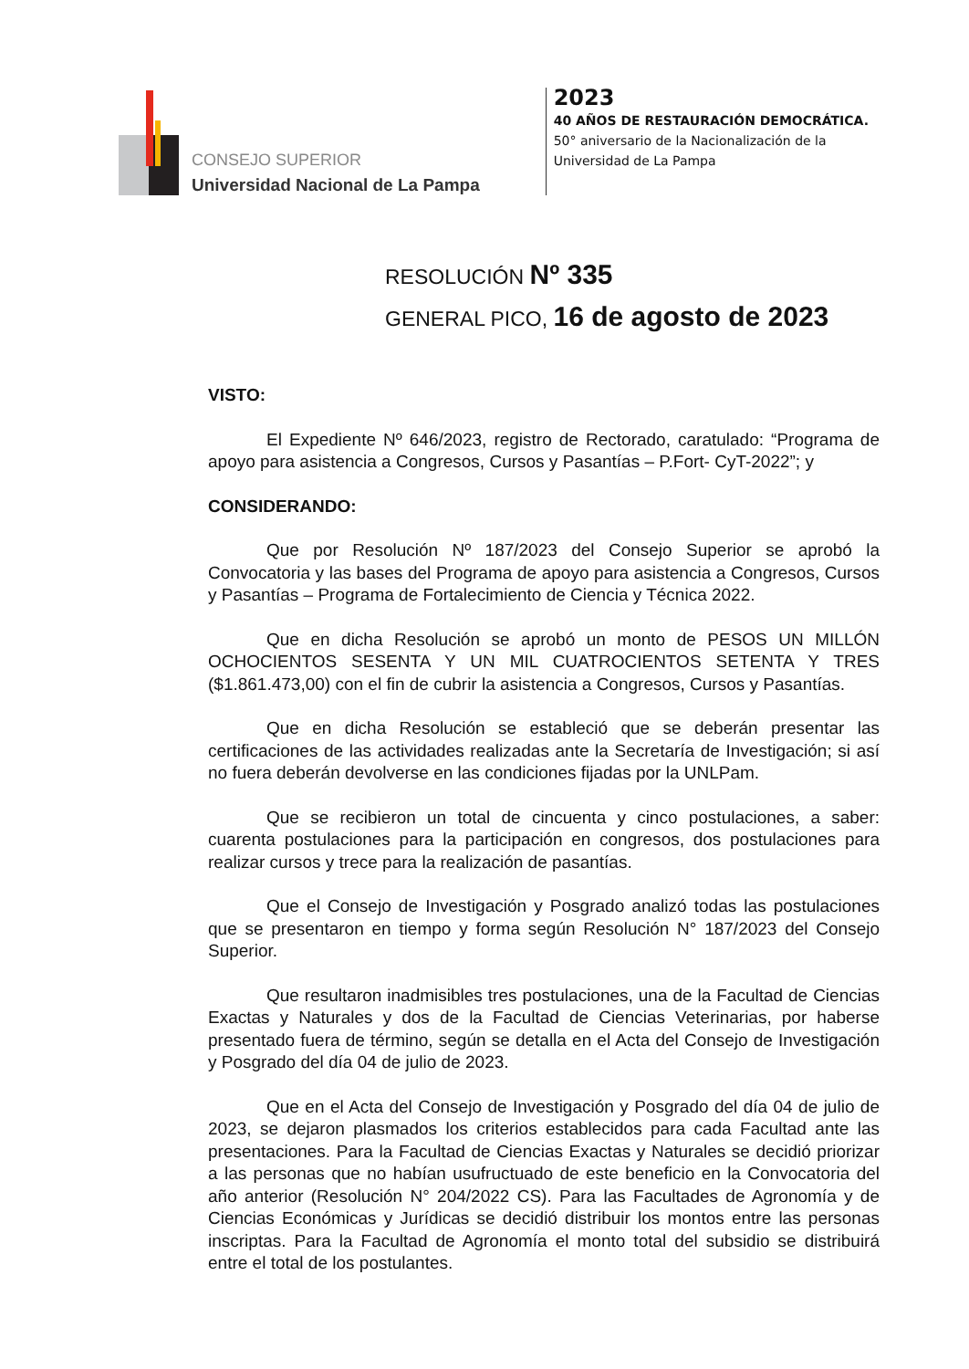CONSEJO SUPERIOR
Universidad Nacional de La Pampa
2023
40 AÑOS DE RESTAURACIÓN DEMOCRÁTICA.
50° aniversario de la Nacionalización de la
Universidad de La Pampa
RESOLUCIÓN Nº 335
GENERAL PICO, 16 de agosto de 2023
VISTO:
El Expediente Nº 646/2023, registro de Rectorado, caratulado: “Programa de apoyo para asistencia a Congresos, Cursos y Pasantías – P.Fort- CyT-2022”; y
CONSIDERANDO:
Que por Resolución Nº 187/2023 del Consejo Superior se aprobó la Convocatoria y las bases del Programa de apoyo para asistencia a Congresos, Cursos y Pasantías – Programa de Fortalecimiento de Ciencia y Técnica 2022.
Que en dicha Resolución se aprobó un monto de PESOS UN MILLÓN OCHOCIENTOS SESENTA Y UN MIL CUATROCIENTOS SETENTA Y TRES ($1.861.473,00) con el fin de cubrir la asistencia a Congresos, Cursos y Pasantías.
Que en dicha Resolución se estableció que se deberán presentar las certificaciones de las actividades realizadas ante la Secretaría de Investigación; si así no fuera deberán devolverse en las condiciones fijadas por la UNLPam.
Que se recibieron un total de cincuenta y cinco postulaciones, a saber: cuarenta postulaciones para la participación en congresos, dos postulaciones para realizar cursos y trece para la realización de pasantías.
Que el Consejo de Investigación y Posgrado analizó todas las postulaciones que se presentaron en tiempo y forma según Resolución N° 187/2023 del Consejo Superior.
Que resultaron inadmisibles tres postulaciones, una de la Facultad de Ciencias Exactas y Naturales y dos de la Facultad de Ciencias Veterinarias, por haberse presentado fuera de término, según se detalla en el Acta del Consejo de Investigación y Posgrado del día 04 de julio de 2023.
Que en el Acta del Consejo de Investigación y Posgrado del día 04 de julio de 2023, se dejaron plasmados los criterios establecidos para cada Facultad ante las presentaciones. Para la Facultad de Ciencias Exactas y Naturales se decidió priorizar a las personas que no habían usufructuado de este beneficio en la Convocatoria del año anterior (Resolución N° 204/2022 CS). Para las Facultades de Agronomía y de Ciencias Económicas y Jurídicas se decidió distribuir los montos entre las personas inscriptas. Para la Facultad de Agronomía el monto total del subsidio se distribuirá entre el total de los postulantes.